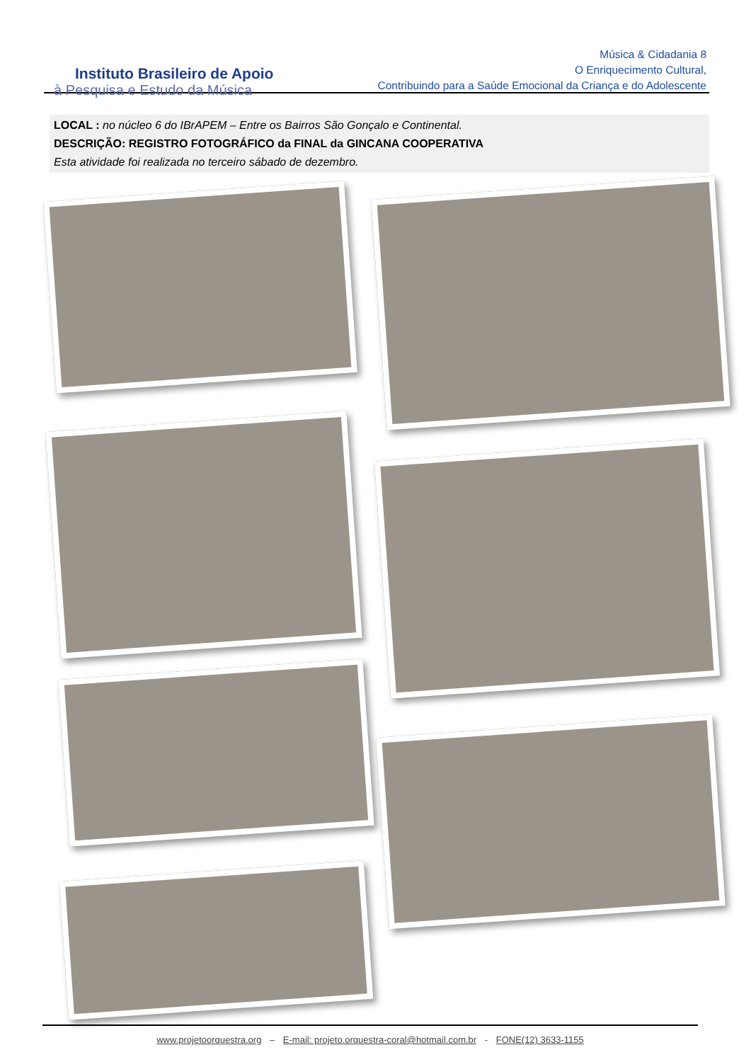Instituto Brasileiro de Apoio
à Pesquisa e Estudo da Música
Música & Cidadania 8
O Enriquecimento Cultural,
Contribuindo para a Saúde Emocional da Criança e do Adolescente
LOCAL : no núcleo 6 do IBrAPEM – Entre os Bairros São Gonçalo e Continental.
DESCRIÇÃO: REGISTRO FOTOGRÁFICO da FINAL da GINCANA COOPERATIVA
Esta atividade foi realizada no terceiro sábado de dezembro.
www.projetoorquestra.org – E-mail: projeto.orquestra-coral@hotmail.com.br - FONE(12) 3633-1155